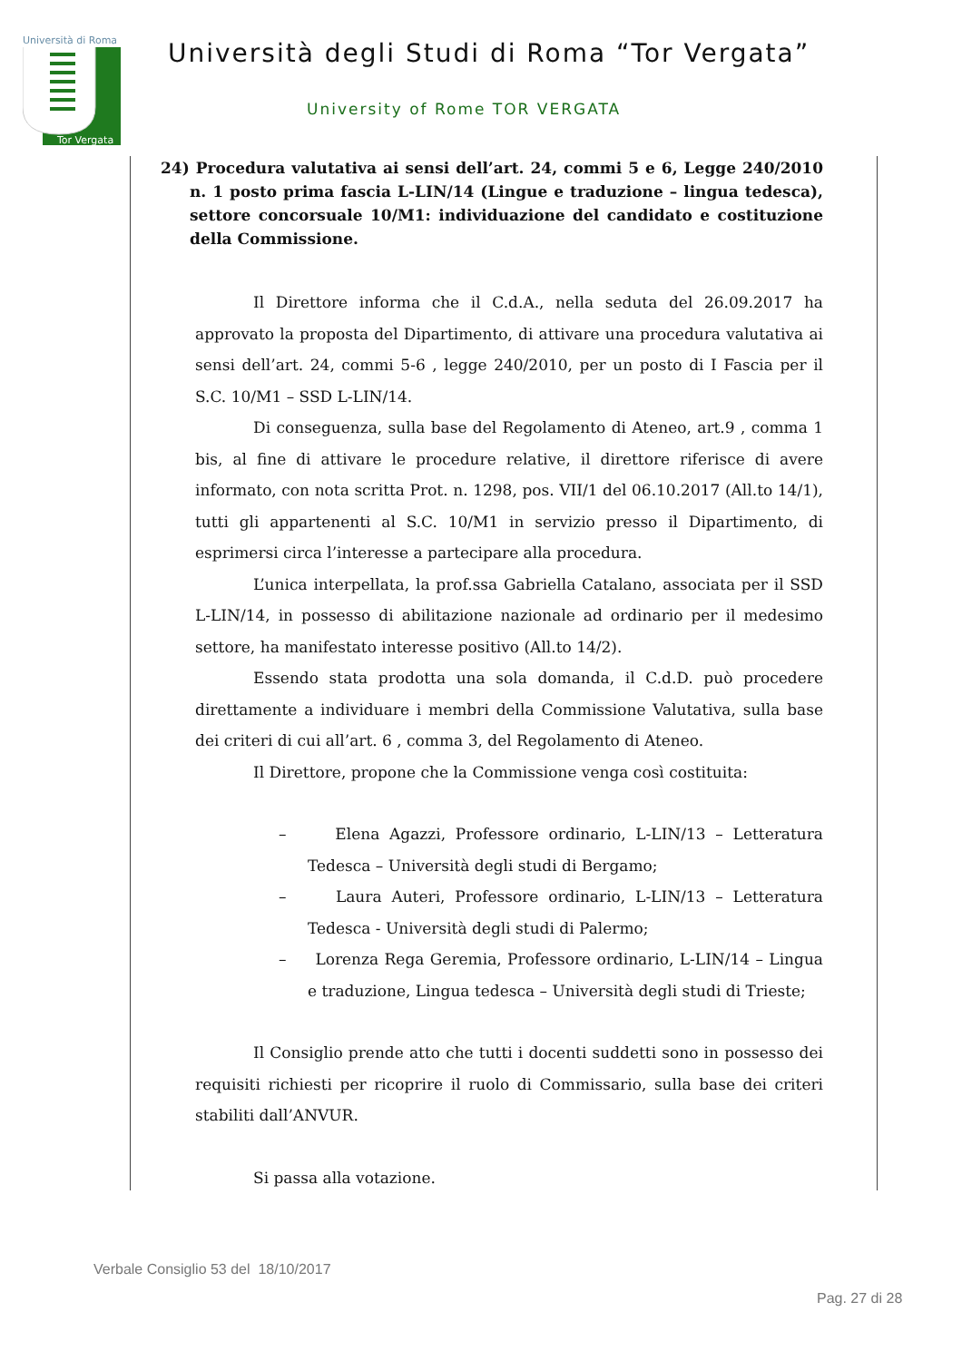Università di Roma
Tor Vergata
Università degli Studi di Roma “Tor Vergata”
University of Rome TOR VERGATA
24) Procedura valutativa ai sensi dell’art. 24, commi 5 e 6, Legge 240/2010 n. 1 posto prima fascia L-LIN/14 (Lingue e traduzione – lingua tedesca), settore concorsuale 10/M1: individuazione del candidato e costituzione della Commissione.
Il Direttore informa che il C.d.A., nella seduta del 26.09.2017 ha approvato la proposta del Dipartimento, di attivare una procedura valutativa ai sensi dell’art. 24, commi 5-6 , legge 240/2010, per un posto di I Fascia per il S.C. 10/M1 – SSD L-LIN/14.
Di conseguenza, sulla base del Regolamento di Ateneo, art.9 , comma 1 bis, al fine di attivare le procedure relative, il direttore riferisce di avere informato, con nota scritta Prot. n. 1298, pos. VII/1 del 06.10.2017 (All.to 14/1), tutti gli appartenenti al S.C. 10/M1 in servizio presso il Dipartimento, di esprimersi circa l’interesse a partecipare alla procedura.
L’unica interpellata, la prof.ssa Gabriella Catalano, associata per il SSD L-LIN/14, in possesso di abilitazione nazionale ad ordinario per il medesimo settore, ha manifestato interesse positivo (All.to 14/2).
Essendo stata prodotta una sola domanda, il C.d.D. può procedere direttamente a individuare i membri della Commissione Valutativa, sulla base dei criteri di cui all’art. 6 , comma 3, del Regolamento di Ateneo.
Il Direttore, propone che la Commissione venga così costituita:
– Elena Agazzi, Professore ordinario, L-LIN/13 – Letteratura Tedesca – Università degli studi di Bergamo;
– Laura Auteri, Professore ordinario, L-LIN/13 – Letteratura Tedesca - Università degli studi di Palermo;
– Lorenza Rega Geremia, Professore ordinario, L-LIN/14 – Lingua e traduzione, Lingua tedesca – Università degli studi di Trieste;
Il Consiglio prende atto che tutti i docenti suddetti sono in possesso dei requisiti richiesti per ricoprire il ruolo di Commissario, sulla base dei criteri stabiliti dall’ANVUR.
Si passa alla votazione.
Verbale Consiglio 53 del 18/10/2017
Pag. 27 di 28